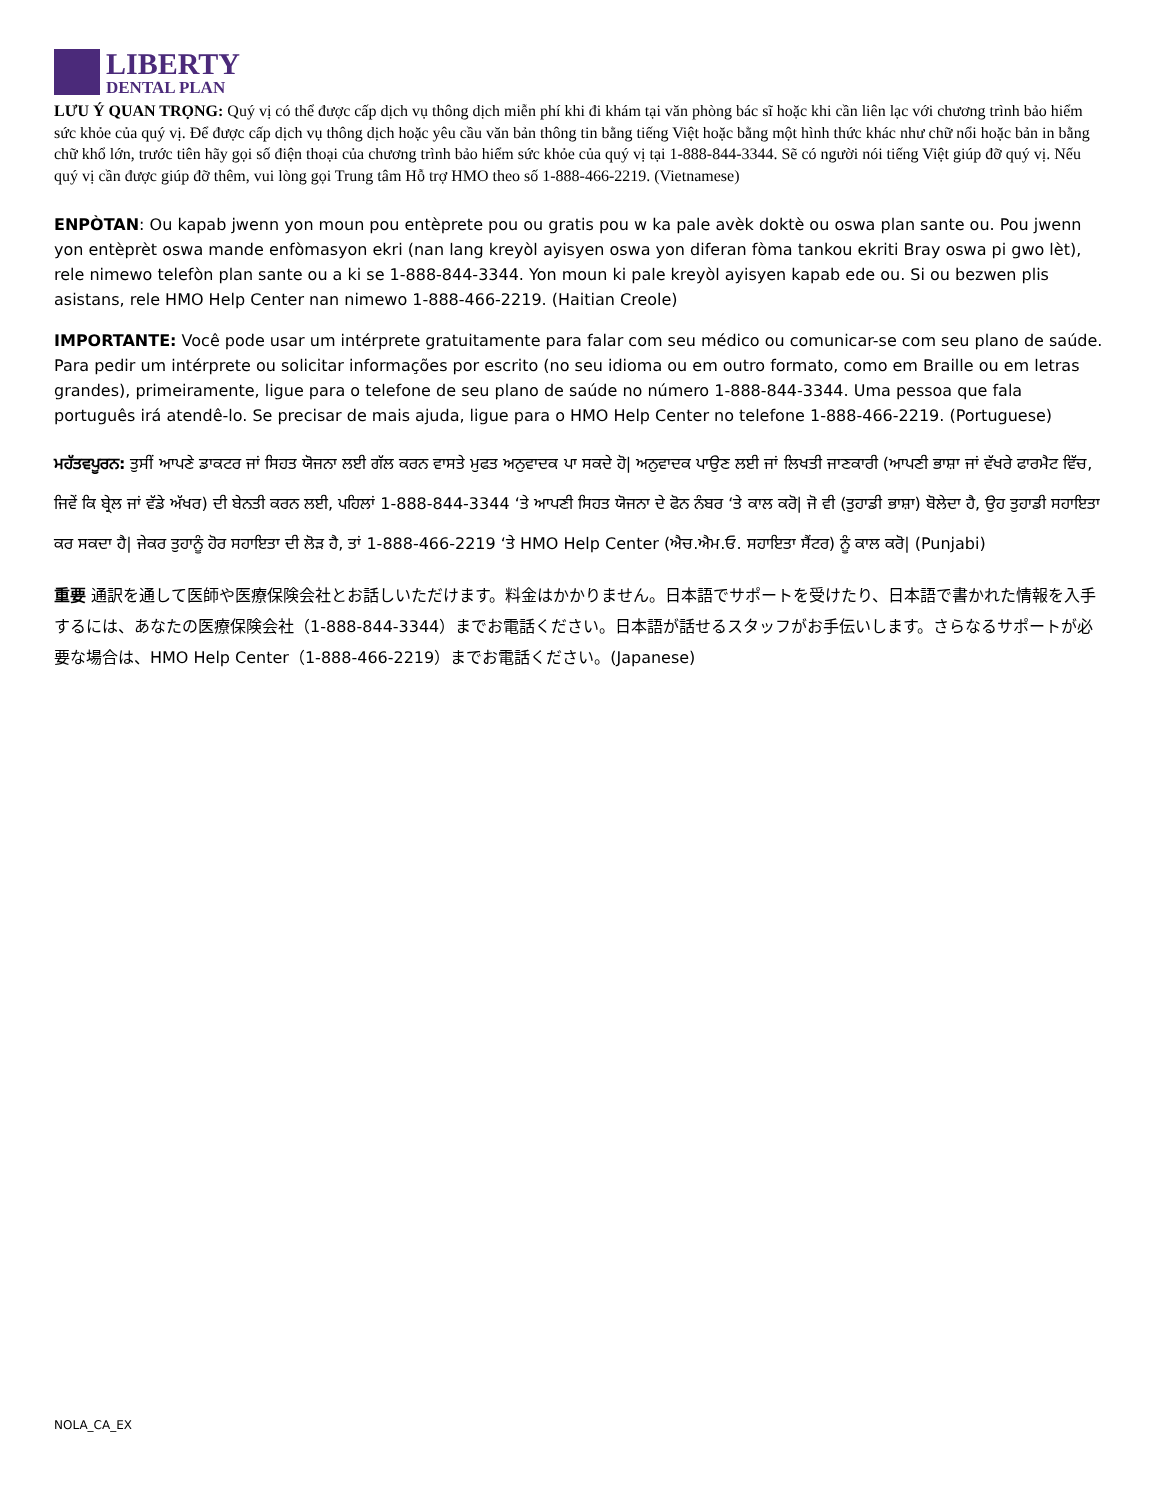LIBERTY
DENTAL PLAN
LƯU Ý QUAN TRỌNG: Quý vị có thể được cấp dịch vụ thông dịch miễn phí khi đi khám tại văn phòng bác sĩ hoặc khi cần liên lạc với chương trình bảo hiểm sức khỏe của quý vị. Để được cấp dịch vụ thông dịch hoặc yêu cầu văn bản thông tin bằng tiếng Việt hoặc bằng một hình thức khác như chữ nổi hoặc bản in bằng chữ khổ lớn, trước tiên hãy gọi số điện thoại của chương trình bảo hiểm sức khỏe của quý vị tại 1-888-844-3344. Sẽ có người nói tiếng Việt giúp đỡ quý vị. Nếu quý vị cần được giúp đỡ thêm, vui lòng gọi Trung tâm Hỗ trợ HMO theo số 1-888-466-2219. (Vietnamese)
ENPÒTAN: Ou kapab jwenn yon moun pou entèprete pou ou gratis pou w ka pale avèk doktè ou oswa plan sante ou. Pou jwenn yon entèprèt oswa mande enfòmasyon ekri (nan lang kreyòl ayisyen oswa yon diferan fòma tankou ekriti Bray oswa pi gwo lèt), rele nimewo telefòn plan sante ou a ki se 1-888-844-3344. Yon moun ki pale kreyòl ayisyen kapab ede ou. Si ou bezwen plis asistans, rele HMO Help Center nan nimewo 1-888-466-2219. (Haitian Creole)
IMPORTANTE: Você pode usar um intérprete gratuitamente para falar com seu médico ou comunicar-se com seu plano de saúde. Para pedir um intérprete ou solicitar informações por escrito (no seu idioma ou em outro formato, como em Braille ou em letras grandes), primeiramente, ligue para o telefone de seu plano de saúde no número 1-888-844-3344. Uma pessoa que fala português irá atendê-lo. Se precisar de mais ajuda, ligue para o HMO Help Center no telefone 1-888-466-2219. (Portuguese)
ਮਹੱਤਵਪੂਰਨ: ਤੁਸੀਂ ਆਪਣੇ ਡਾਕਟਰ ਜਾਂ ਸਿਹਤ ਯੋਜਨਾ ਲਈ ਗੱਲ ਕਰਨ ਵਾਸਤੇ ਮੁਫਤ ਅਨੁਵਾਦਕ ਪਾ ਸਕਦੇ ਹੋ| ਅਨੁਵਾਦਕ ਪਾਉਣ ਲਈ ਜਾਂ ਲਿਖਤੀ ਜਾਣਕਾਰੀ (ਆਪਣੀ ਭਾਸ਼ਾ ਜਾਂ ਵੱਖਰੇ ਫਾਰਮੈਟ ਵਿੱਚ, ਜਿਵੇਂ ਕਿ ਬ੍ਰੇਲ ਜਾਂ ਵੱਡੇ ਅੱਖਰ) ਦੀ ਬੇਨਤੀ ਕਰਨ ਲਈ, ਪਹਿਲਾਂ 1-888-844-3344 ‘ਤੇ ਆਪਣੀ ਸਿਹਤ ਯੋਜਨਾ ਦੇ ਫੋਨ ਨੰਬਰ ‘ਤੇ ਕਾਲ ਕਰੋ| ਜੋ ਵੀ (ਤੁਹਾਡੀ ਭਾਸ਼ਾ) ਬੋਲੇਦਾ ਹੈ, ਉਹ ਤੁਹਾਡੀ ਸਹਾਇਤਾ ਕਰ ਸਕਦਾ ਹੈ| ਜੇਕਰ ਤੁਹਾਨੂੰ ਹੋਰ ਸਹਾਇਤਾ ਦੀ ਲੋੜ ਹੈ, ਤਾਂ 1-888-466-2219 ‘ਤੇ HMO Help Center (ਐਚ.ਐਮ.ਓ. ਸਹਾਇਤਾ ਸੈਂਟਰ) ਨੂੰ ਕਾਲ ਕਰੋ| (Punjabi)
重要 通訳を通して医師や医療保険会社とお話しいただけます。料金はかかりません。日本語でサポートを受けたり、日本語で書かれた情報を入手するには、あなたの医療保険会社（1-888-844-3344）までお電話ください。日本語が話せるスタッフがお手伝いします。さらなるサポートが必要な場合は、HMO Help Center（1-888-466-2219）までお電話ください。(Japanese)
NOLA_CA_EX